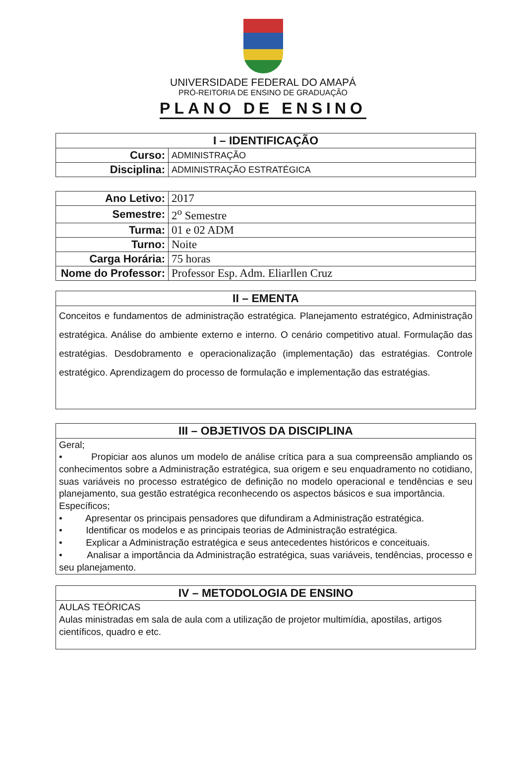UNIVERSIDADE FEDERAL DO AMAPÁ
PRÓ-REITORIA DE ENSINO DE GRADUAÇÃO
PLANO DE ENSINO
| I – IDENTIFICAÇÃO | |
| --- | --- |
| Curso: | ADMINISTRAÇÃO |
| Disciplina: | ADMINISTRAÇÃO ESTRATÉGICA |
| Ano Letivo: | 2017 |
| Semestre: | 2<sup>o</sup> Semestre |
| Turma: | 01 e 02 ADM |
| Turno: | Noite |
| Carga Horária: | 75 horas |
| Nome do Professor: | Professor Esp. Adm. Eliarllen Cruz |
| II – EMENTA |
| --- |
| Conceitos e fundamentos de administração estratégica. Planejamento estratégico, Administração estratégica. Análise do ambiente externo e interno. O cenário competitivo atual. Formulação das estratégias. Desdobramento e operacionalização (implementação) das estratégias. Controle estratégico. Aprendizagem do processo de formulação e implementação das estratégias. |
| III – OBJETIVOS DA DISCIPLINA |
| --- |
| Geral; • Propiciar aos alunos um modelo de análise crítica para a sua compreensão ampliando os conhecimentos sobre a Administração estratégica, sua origem e seu enquadramento no cotidiano, suas variáveis no processo estratégico de definição no modelo operacional e tendências e seu planejamento, sua gestão estratégica reconhecendo os aspectos básicos e sua importância. Específicos; • Apresentar os principais pensadores que difundiram a Administração estratégica. • Identificar os modelos e as principais teorias de Administração estratégica. • Explicar a Administração estratégica e seus antecedentes históricos e conceituais. • Analisar a importância da Administração estratégica, suas variáveis, tendências, processo e seu planejamento. |
| IV – METODOLOGIA DE ENSINO |
| --- |
| AULAS TEÓRICAS Aulas ministradas em sala de aula com a utilização de projetor multimídia, apostilas, artigos científicos, quadro e etc. |